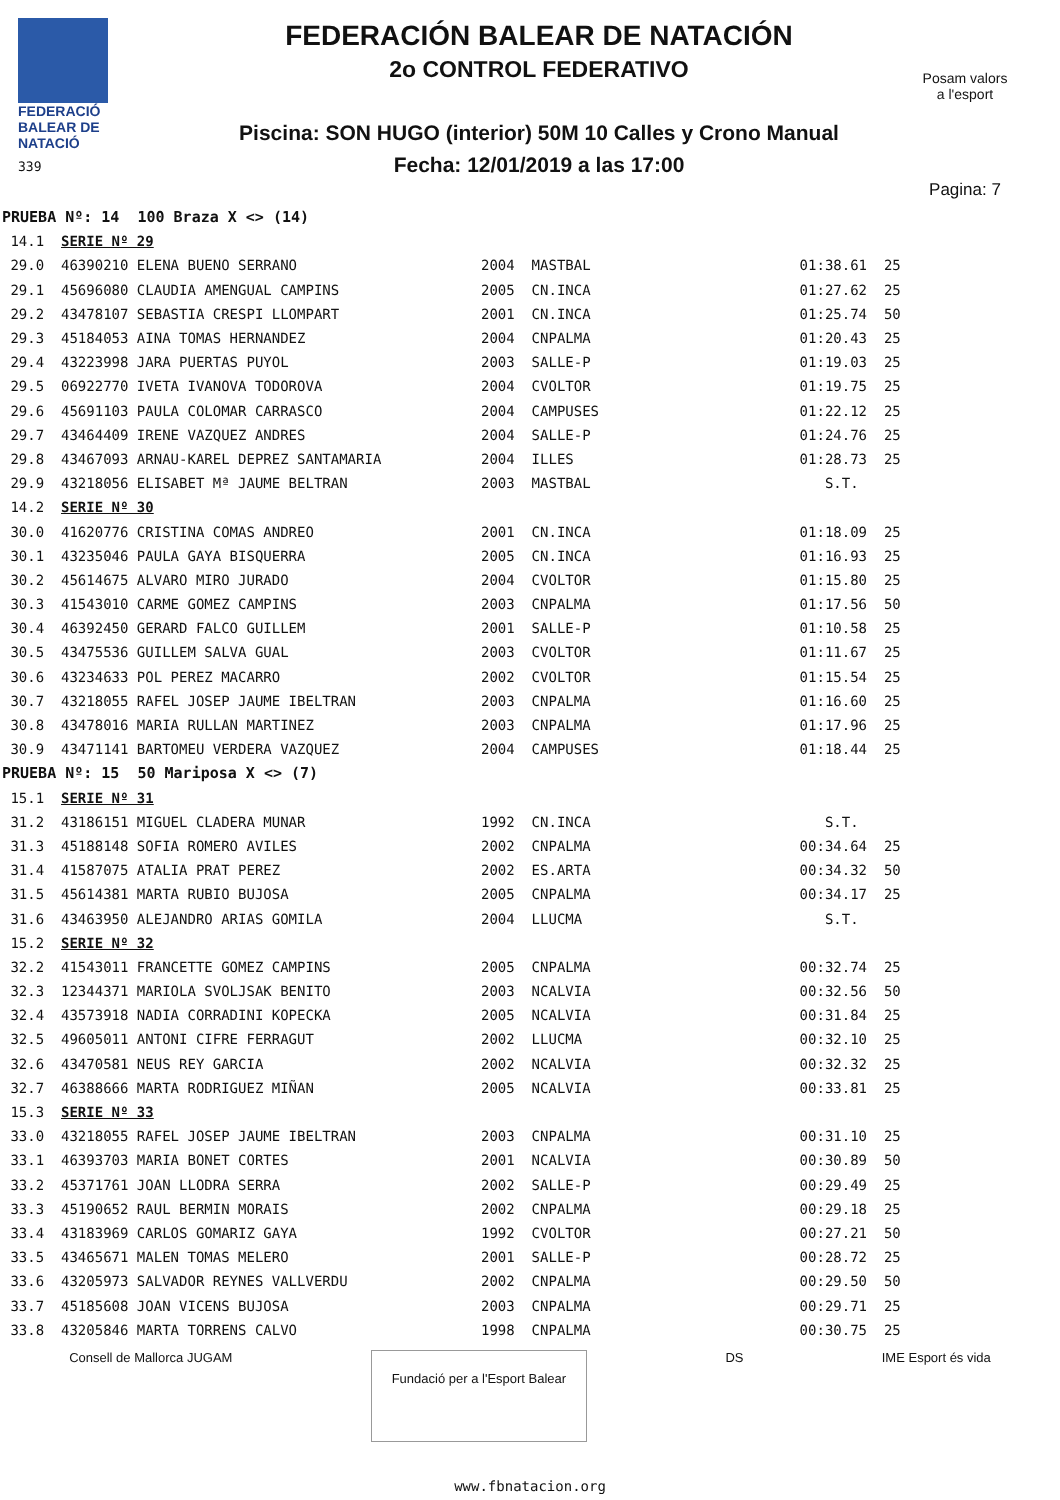FEDERACIÓ
BALEAR DE
NATACIÓ
339
FEDERACIÓN BALEAR DE NATACIÓN
2o CONTROL FEDERATIVO
Piscina: SON HUGO (interior) 50M 10 Calles y Crono Manual
Fecha: 12/01/2019 a las 17:00
Posam valors
a l'esport
Pagina: 7
| PRUEBA Nº: 14 100 Braza X <> (14) | | | | | |
| 14.1 | SERIE Nº 29 | | | | |
| 29.0 | 46390210 ELENA BUENO SERRANO | 2004 | MASTBAL | 01:38.61 | 25 |
| 29.1 | 45696080 CLAUDIA AMENGUAL CAMPINS | 2005 | CN.INCA | 01:27.62 | 25 |
| 29.2 | 43478107 SEBASTIA CRESPI LLOMPART | 2001 | CN.INCA | 01:25.74 | 50 |
| 29.3 | 45184053 AINA TOMAS HERNANDEZ | 2004 | CNPALMA | 01:20.43 | 25 |
| 29.4 | 43223998 JARA PUERTAS PUYOL | 2003 | SALLE-P | 01:19.03 | 25 |
| 29.5 | 06922770 IVETA IVANOVA TODOROVA | 2004 | CVOLTOR | 01:19.75 | 25 |
| 29.6 | 45691103 PAULA COLOMAR CARRASCO | 2004 | CAMPUSES | 01:22.12 | 25 |
| 29.7 | 43464409 IRENE VAZQUEZ ANDRES | 2004 | SALLE-P | 01:24.76 | 25 |
| 29.8 | 43467093 ARNAU-KAREL DEPREZ SANTAMARIA | 2004 | ILLES | 01:28.73 | 25 |
| 29.9 | 43218056 ELISABET Mª JAUME BELTRAN | 2003 | MASTBAL | S.T. | |
| 14.2 | SERIE Nº 30 | | | | |
| 30.0 | 41620776 CRISTINA COMAS ANDREO | 2001 | CN.INCA | 01:18.09 | 25 |
| 30.1 | 43235046 PAULA GAYA BISQUERRA | 2005 | CN.INCA | 01:16.93 | 25 |
| 30.2 | 45614675 ALVARO MIRO JURADO | 2004 | CVOLTOR | 01:15.80 | 25 |
| 30.3 | 41543010 CARME GOMEZ CAMPINS | 2003 | CNPALMA | 01:17.56 | 50 |
| 30.4 | 46392450 GERARD FALCO GUILLEM | 2001 | SALLE-P | 01:10.58 | 25 |
| 30.5 | 43475536 GUILLEM SALVA GUAL | 2003 | CVOLTOR | 01:11.67 | 25 |
| 30.6 | 43234633 POL PEREZ MACARRO | 2002 | CVOLTOR | 01:15.54 | 25 |
| 30.7 | 43218055 RAFEL JOSEP JAUME IBELTRAN | 2003 | CNPALMA | 01:16.60 | 25 |
| 30.8 | 43478016 MARIA RULLAN MARTINEZ | 2003 | CNPALMA | 01:17.96 | 25 |
| 30.9 | 43471141 BARTOMEU VERDERA VAZQUEZ | 2004 | CAMPUSES | 01:18.44 | 25 |
| PRUEBA Nº: 15 50 Mariposa X <> (7) | | | | | |
| 15.1 | SERIE Nº 31 | | | | |
| 31.2 | 43186151 MIGUEL CLADERA MUNAR | 1992 | CN.INCA | S.T. | |
| 31.3 | 45188148 SOFIA ROMERO AVILES | 2002 | CNPALMA | 00:34.64 | 25 |
| 31.4 | 41587075 ATALIA PRAT PEREZ | 2002 | ES.ARTA | 00:34.32 | 50 |
| 31.5 | 45614381 MARTA RUBIO BUJOSA | 2005 | CNPALMA | 00:34.17 | 25 |
| 31.6 | 43463950 ALEJANDRO ARIAS GOMILA | 2004 | LLUCMA | S.T. | |
| 15.2 | SERIE Nº 32 | | | | |
| 32.2 | 41543011 FRANCETTE GOMEZ CAMPINS | 2005 | CNPALMA | 00:32.74 | 25 |
| 32.3 | 12344371 MARIOLA SVOLJSAK BENITO | 2003 | NCALVIA | 00:32.56 | 50 |
| 32.4 | 43573918 NADIA CORRADINI KOPECKA | 2005 | NCALVIA | 00:31.84 | 25 |
| 32.5 | 49605011 ANTONI CIFRE FERRAGUT | 2002 | LLUCMA | 00:32.10 | 25 |
| 32.6 | 43470581 NEUS REY GARCIA | 2002 | NCALVIA | 00:32.32 | 25 |
| 32.7 | 46388666 MARTA RODRIGUEZ MIÑAN | 2005 | NCALVIA | 00:33.81 | 25 |
| 15.3 | SERIE Nº 33 | | | | |
| 33.0 | 43218055 RAFEL JOSEP JAUME IBELTRAN | 2003 | CNPALMA | 00:31.10 | 25 |
| 33.1 | 46393703 MARIA BONET CORTES | 2001 | NCALVIA | 00:30.89 | 50 |
| 33.2 | 45371761 JOAN LLODRA SERRA | 2002 | SALLE-P | 00:29.49 | 25 |
| 33.3 | 45190652 RAUL BERMIN MORAIS | 2002 | CNPALMA | 00:29.18 | 25 |
| 33.4 | 43183969 CARLOS GOMARIZ GAYA | 1992 | CVOLTOR | 00:27.21 | 50 |
| 33.5 | 43465671 MALEN TOMAS MELERO | 2001 | SALLE-P | 00:28.72 | 25 |
| 33.6 | 43205973 SALVADOR REYNES VALLVERDU | 2002 | CNPALMA | 00:29.50 | 50 |
| 33.7 | 45185608 JOAN VICENS BUJOSA | 2003 | CNPALMA | 00:29.71 | 25 |
| 33.8 | 43205846 MARTA TORRENS CALVO | 1998 | CNPALMA | 00:30.75 | 25 |
Consell de Mallorca JUGAM
Fundació per a l'Esport Balear
DS IME Esport és vida
www.fbnatacion.org